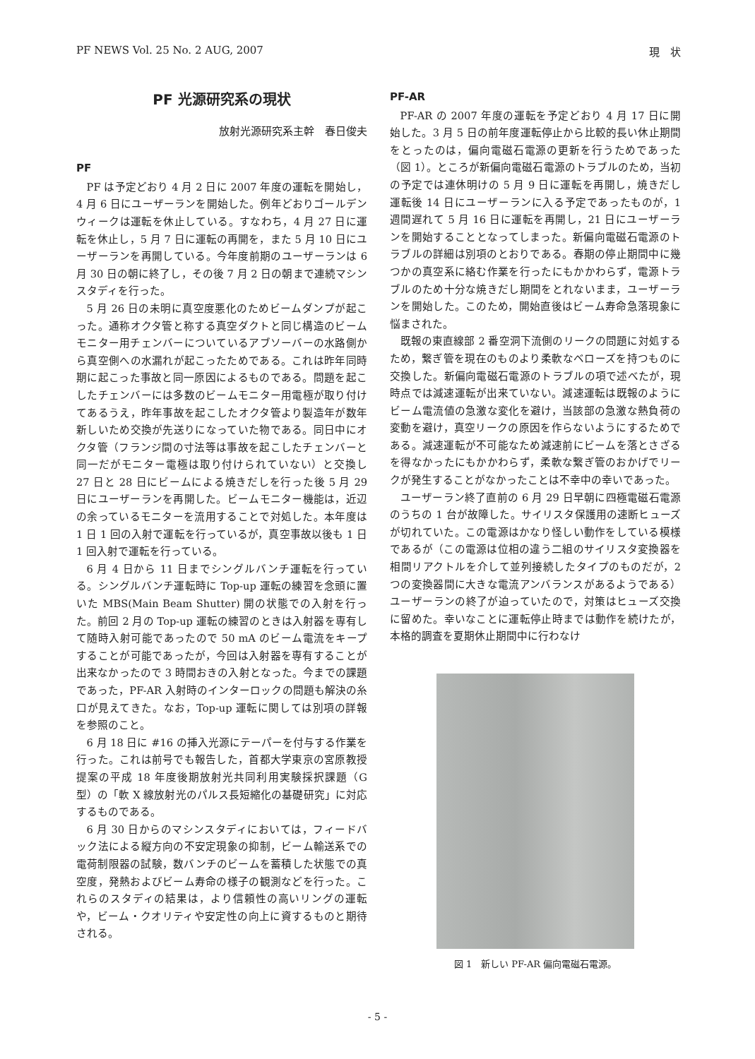PF NEWS Vol. 25 No. 2 AUG, 2007 現　状
PF 光源研究系の現状
放射光源研究系主幹　春日俊夫
PF
PF は予定どおり 4 月 2 日に 2007 年度の運転を開始し，4 月 6 日にユーザーランを開始した。例年どおりゴールデンウィークは運転を休止している。すなわち，4 月 27 日に運転を休止し，5 月 7 日に運転の再開を，また 5 月 10 日にユーザーランを再開している。今年度前期のユーザーランは 6 月 30 日の朝に終了し，その後 7 月 2 日の朝まで連続マシンスタディを行った。
5 月 26 日の未明に真空度悪化のためビームダンプが起こった。通称オクタ管と称する真空ダクトと同じ構造のビームモニター用チェンバーについているアブソーバーの水路側から真空側への水漏れが起こったためである。これは昨年同時期に起こった事故と同一原因によるものである。問題を起こしたチェンバーには多数のビームモニター用電極が取り付けてあるうえ，昨年事故を起こしたオクタ管より製造年が数年新しいため交換が先送りになっていた物である。同日中にオクタ管（フランジ間の寸法等は事故を起こしたチェンバーと同一だがモニター電極は取り付けられていない）と交換し 27 日と 28 日にビームによる焼きだしを行った後 5 月 29 日にユーザーランを再開した。ビームモニター機能は，近辺の余っているモニターを流用することで対処した。本年度は 1 日 1 回の入射で運転を行っているが，真空事故以後も 1 日 1 回入射で運転を行っている。
6 月 4 日から 11 日までシングルバンチ運転を行っている。シングルバンチ運転時に Top-up 運転の練習を念頭に置いた MBS(Main Beam Shutter) 開の状態での入射を行った。前回 2 月の Top-up 運転の練習のときは入射器を専有して随時入射可能であったので 50 mA のビーム電流をキープすることが可能であったが，今回は入射器を専有することが出来なかったので 3 時間おきの入射となった。今までの課題であった，PF-AR 入射時のインターロックの問題も解決の糸口が見えてきた。なお，Top-up 運転に関しては別項の詳報を参照のこと。
6 月 18 日に #16 の挿入光源にテーパーを付与する作業を行った。これは前号でも報告した，首都大学東京の宮原教授提案の平成 18 年度後期放射光共同利用実験採択課題（G 型）の「軟 X 線放射光のパルス長短縮化の基礎研究」に対応するものである。
6 月 30 日からのマシンスタディにおいては，フィードバック法による縦方向の不安定現象の抑制，ビーム輸送系での電荷制限器の試験，数バンチのビームを蓄積した状態での真空度，発熱およびビーム寿命の様子の観測などを行った。これらのスタディの結果は，より信頼性の高いリングの運転や，ビーム・クオリティや安定性の向上に資するものと期待される。
PF-AR
PF-AR の 2007 年度の運転を予定どおり 4 月 17 日に開始した。3 月 5 日の前年度運転停止から比較的長い休止期間をとったのは，偏向電磁石電源の更新を行うためであった（図 1）。ところが新偏向電磁石電源のトラブルのため，当初の予定では連休明けの 5 月 9 日に運転を再開し，焼きだし運転後 14 日にユーザーランに入る予定であったものが，1 週間遅れて 5 月 16 日に運転を再開し，21 日にユーザーランを開始することとなってしまった。新偏向電磁石電源のトラブルの詳細は別項のとおりである。春期の停止期間中に幾つかの真空系に絡む作業を行ったにもかかわらず，電源トラブルのため十分な焼きだし期間をとれないまま，ユーザーランを開始した。このため，開始直後はビーム寿命急落現象に悩まされた。
既報の東直線部 2 番空洞下流側のリークの問題に対処するため，繋ぎ管を現在のものより柔軟なベローズを持つものに交換した。新偏向電磁石電源のトラブルの項で述べたが，現時点では減速運転が出来ていない。減速運転は既報のようにビーム電流値の急激な変化を避け，当該部の急激な熱負荷の変動を避け，真空リークの原因を作らないようにするためである。減速運転が不可能なため減速前にビームを落とさざるを得なかったにもかかわらず，柔軟な繋ぎ管のおかげでリークが発生することがなかったことは不幸中の幸いであった。
ユーザーラン終了直前の 6 月 29 日早朝に四極電磁石電源のうちの 1 台が故障した。サイリスタ保護用の速断ヒューズが切れていた。この電源はかなり怪しい動作をしている模様であるが（この電源は位相の違う二組のサイリスタ変換器を相間リアクトルを介して並列接続したタイプのものだが，2 つの変換器間に大きな電流アンバランスがあるようである）ユーザーランの終了が迫っていたので，対策はヒューズ交換に留めた。幸いなことに運転停止時までは動作を続けたが，本格的調査を夏期休止期間中に行わなけ
図 1　新しい PF-AR 偏向電磁石電源。
- 5 -